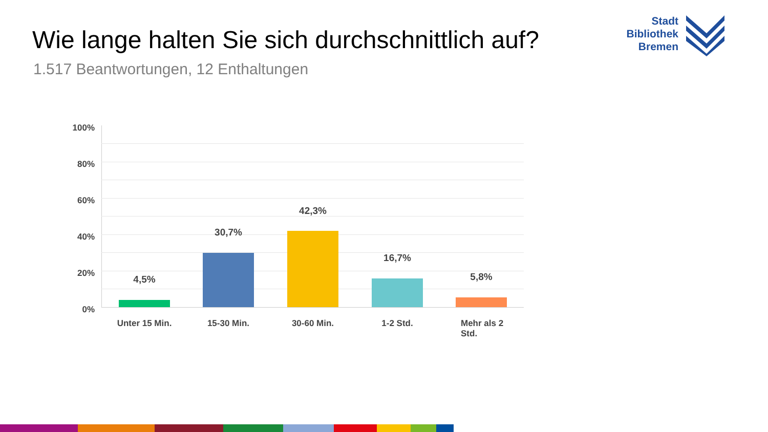Wie lange halten Sie sich durchschnittlich auf?
1.517 Beantwortungen, 12 Enthaltungen
Stadt
Bibliothek
Bremen
100%
80%
60%
40%
20%
0%
4,5%
30,7%
42,3%
16,7%
5,8%
Unter 15 Min. 15-30 Min. 30-60 Min. 1-2 Std.
Mehr als 2 Std.